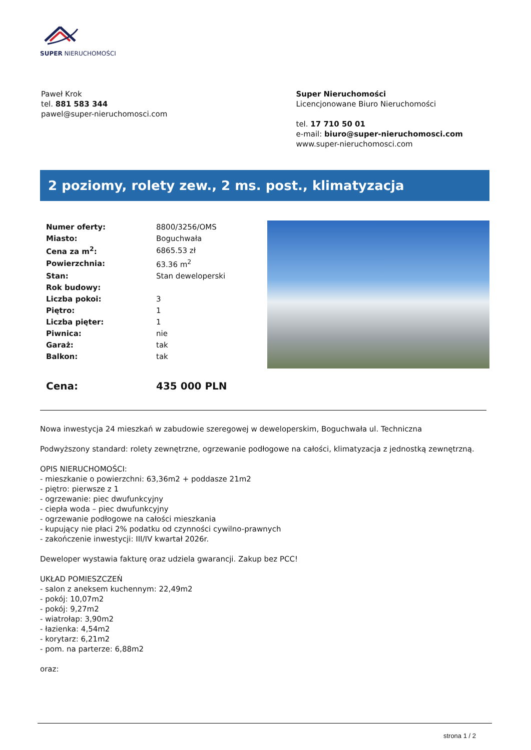SUPER NIERUCHOMOŚCI
Paweł Krok
tel. 881 583 344
pawel@super-nieruchomosci.com
Super Nieruchomości
Licencjonowane Biuro Nieruchomości
tel. 17 710 50 01
e-mail: biuro@super-nieruchomosci.com
www.super-nieruchomosci.com
2 poziomy, rolety zew., 2 ms. post., klimatyzacja
| Numer oferty: | 8800/3256/OMS |
| Miasto: | Boguchwała |
| Cena za m<sup>2</sup>: | 6865.53 zł |
| Powierzchnia: | 63.36 m<sup>2</sup> |
| Stan: | Stan deweloperski |
| Rok budowy: | |
| Liczba pokoi: | 3 |
| Piętro: | 1 |
| Liczba pięter: | 1 |
| Piwnica: | nie |
| Garaż: | tak |
| Balkon: | tak |
| Cena: | 435 000 PLN |
Nowa inwestycja 24 mieszkań w zabudowie szeregowej w deweloperskim, Boguchwała ul. Techniczna
Podwyższony standard: rolety zewnętrzne, ogrzewanie podłogowe na całości, klimatyzacja z jednostką zewnętrzną.
OPIS NIERUCHOMOŚCI:
- mieszkanie o powierzchni: 63,36m2 + poddasze 21m2
- piętro: pierwsze z 1
- ogrzewanie: piec dwufunkcyjny
- ciepła woda – piec dwufunkcyjny
- ogrzewanie podłogowe na całości mieszkania
- kupujący nie płaci 2% podatku od czynności cywilno-prawnych
- zakończenie inwestycji: III/IV kwartał 2026r.
Deweloper wystawia fakturę oraz udziela gwarancji. Zakup bez PCC!
UKŁAD POMIESZCZEŃ
- salon z aneksem kuchennym: 22,49m2
- pokój: 10,07m2
- pokój: 9,27m2
- wiatrołap: 3,90m2
- łazienka: 4,54m2
- korytarz: 6,21m2
- pom. na parterze: 6,88m2
oraz:
strona 1 / 2